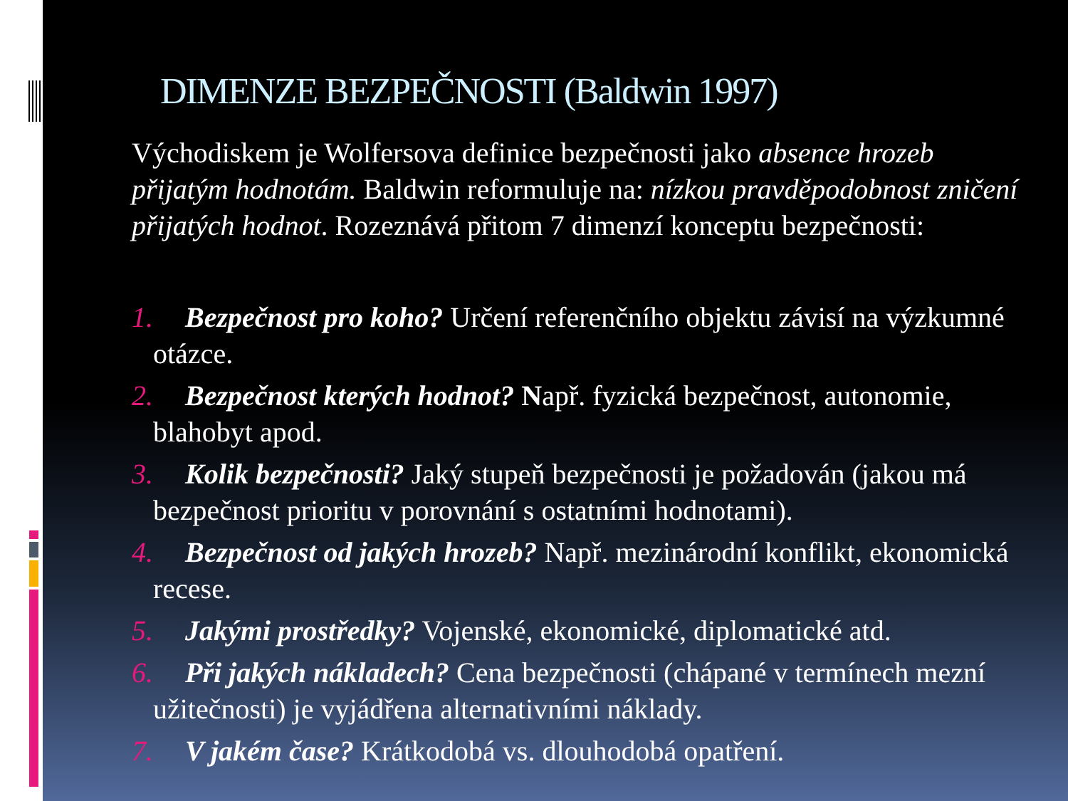DIMENZE BEZPEČNOSTI (Baldwin 1997)
Východiskem je Wolfersova definice bezpečnosti jako absence hrozeb přijatým hodnotám. Baldwin reformuluje na: nízkou pravděpodobnost zničení přijatých hodnot. Rozeznává přitom 7 dimenzí konceptu bezpečnosti:
1. Bezpečnost pro koho? Určení referenčního objektu závisí na výzkumné otázce.
2. Bezpečnost kterých hodnot? Např. fyzická bezpečnost, autonomie, blahobyt apod.
3. Kolik bezpečnosti? Jaký stupeň bezpečnosti je požadován (jakou má bezpečnost prioritu v porovnání s ostatními hodnotami).
4. Bezpečnost od jakých hrozeb? Např. mezinárodní konflikt, ekonomická recese.
5. Jakými prostředky? Vojenské, ekonomické, diplomatické atd.
6. Při jakých nákladech? Cena bezpečnosti (chápané v termínech mezní užitečnosti) je vyjádřena alternativními náklady.
7. V jakém čase? Krátkodobá vs. dlouhodobá opatření.